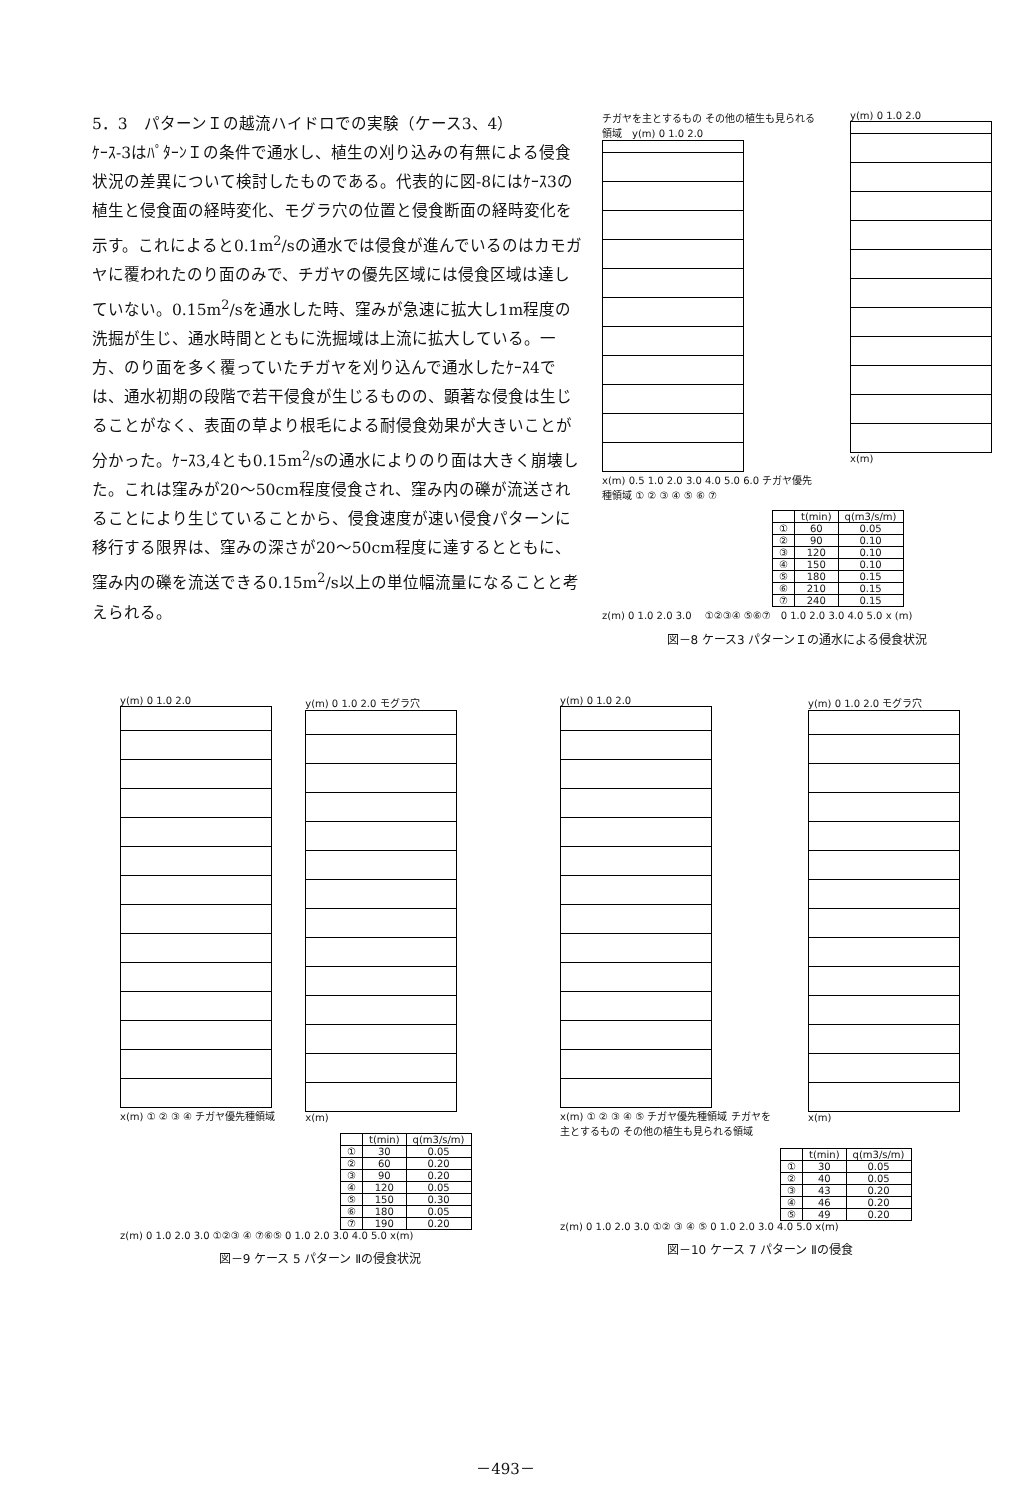5．3　パターンＩの越流ハイドロでの実験（ケース3、4）
ｹｰｽ-3はﾊﾟﾀｰﾝＩの条件で通水し、植生の刈り込みの有無による侵食状況の差異について検討したものである。代表的に図-8にはｹｰｽ3の植生と侵食面の経時変化、モグラ穴の位置と侵食断面の経時変化を示す。これによると0.1m<sup>2</sup>/sの通水では侵食が進んでいるのはカモガヤに覆われたのり面のみで、チガヤの優先区域には侵食区域は達していない。0.15m<sup>2</sup>/sを通水した時、窪みが急速に拡大し1m程度の洗掘が生じ、通水時間とともに洗掘域は上流に拡大している。一方、のり面を多く覆っていたチガヤを刈り込んで通水したｹｰｽ4では、通水初期の段階で若干侵食が生じるものの、顕著な侵食は生じることがなく、表面の草より根毛による耐侵食効果が大きいことが分かった。ｹｰｽ3,4とも0.15m<sup>2</sup>/sの通水によりのり面は大きく崩壊した。これは窪みが20～50cm程度侵食され、窪み内の礫が流送されることにより生じていることから、侵食速度が速い侵食パターンに移行する限界は、窪みの深さが20～50cm程度に達するとともに、窪み内の礫を流送できる0.15m<sup>2</sup>/s以上の単位幅流量になることと考えられる。
チガヤを主とするもの その他の植生も見られる領域　y(m) 0 1.0 2.0
x(m) 0.5 1.0 2.0 3.0 4.0 5.0 6.0 チガヤ優先種領域 ① ② ③ ④ ⑤ ⑥ ⑦
y(m) 0 1.0 2.0
x(m)
| | t(min) | q(m3/s/m) |
| --- | --- | --- |
| ① | 60 | 0.05 |
| ② | 90 | 0.10 |
| ③ | 120 | 0.10 |
| ④ | 150 | 0.10 |
| ⑤ | 180 | 0.15 |
| ⑥ | 210 | 0.15 |
| ⑦ | 240 | 0.15 |
z(m) 0 1.0 2.0 3.0 　①②③④ ⑤⑥⑦　0 1.0 2.0 3.0 4.0 5.0 x (m)
図－8 ケース3 パターンＩの通水による侵食状況
y(m) 0 1.0 2.0
x(m) ① ② ③ ④ チガヤ優先種領域
y(m) 0 1.0 2.0 モグラ穴
x(m)
| | t(min) | q(m3/s/m) |
| --- | --- | --- |
| ① | 30 | 0.05 |
| ② | 60 | 0.20 |
| ③ | 90 | 0.20 |
| ④ | 120 | 0.05 |
| ⑤ | 150 | 0.30 |
| ⑥ | 180 | 0.05 |
| ⑦ | 190 | 0.20 |
z(m) 0 1.0 2.0 3.0 ①②③ ④ ⑦⑥⑤ 0 1.0 2.0 3.0 4.0 5.0 x(m)
図－9 ケース 5 パターン Ⅱの侵食状況
y(m) 0 1.0 2.0
x(m) ① ② ③ ④ ⑤ チガヤ優先種領域 チガヤを主とするもの その他の植生も見られる領域
y(m) 0 1.0 2.0 モグラ穴
x(m)
| | t(min) | q(m3/s/m) |
| --- | --- | --- |
| ① | 30 | 0.05 |
| ② | 40 | 0.05 |
| ③ | 43 | 0.20 |
| ④ | 46 | 0.20 |
| ⑤ | 49 | 0.20 |
z(m) 0 1.0 2.0 3.0 ①② ③ ④ ⑤ 0 1.0 2.0 3.0 4.0 5.0 x(m)
図－10 ケース 7 パターン Ⅱの侵食
－493－